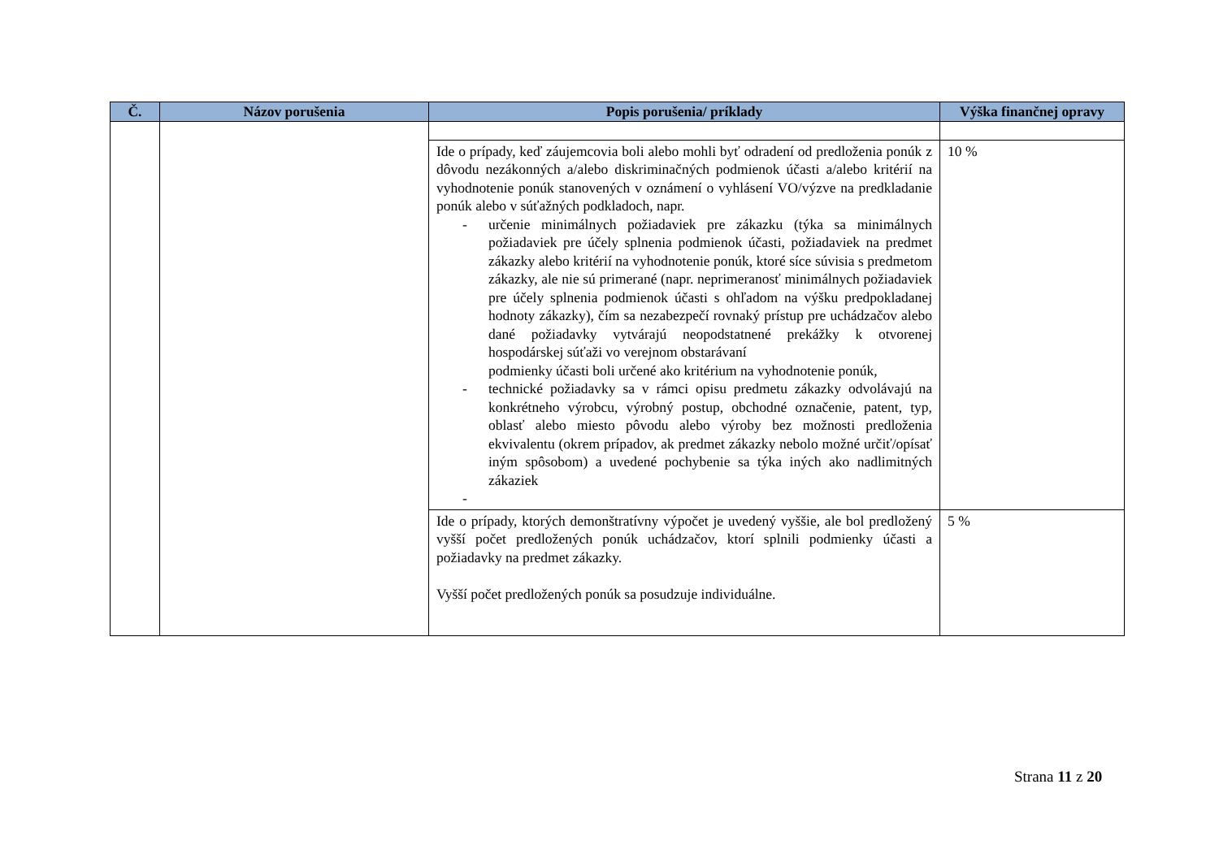| Č. | Názov porušenia | Popis porušenia/ príklady | Výška finančnej opravy |
| --- | --- | --- | --- |
| | | Ide o prípady, keď záujemcovia boli alebo mohli byť odradení od predloženia ponúk z dôvodu nezákonných a/alebo diskriminačných podmienok účasti a/alebo kritérií na vyhodnotenie ponúk stanovených v oznámení o vyhlásení VO/výzve na predkladanie ponúk alebo v súťažných podkladoch, napr. - určenie minimálnych požiadaviek pre zákazku (týka sa minimálnych požiadaviek pre účely splnenia podmienok účasti, požiadaviek na predmet zákazky alebo kritérií na vyhodnotenie ponúk, ktoré síce súvisia s predmetom zákazky, ale nie sú primerané (napr. neprimeranosť minimálnych požiadaviek pre účely splnenia podmienok účasti s ohľadom na výšku predpokladanej hodnoty zákazky), čím sa nezabezpečí rovnaký prístup pre uchádzačov alebo dané požiadavky vytvárajú neopodstatnené prekážky k otvorenej hospodárskej súťaži vo verejnom obstarávaní podmienky účasti boli určené ako kritérium na vyhodnotenie ponúk, - technické požiadavky sa v rámci opisu predmetu zákazky odvolávajú na konkrétneho výrobcu, výrobný postup, obchodné označenie, patent, typ, oblasť alebo miesto pôvodu alebo výroby bez možnosti predloženia ekvivalentu (okrem prípadov, ak predmet zákazky nebolo možné určiť/opísať iným spôsobom) a uvedené pochybenie sa týka iných ako nadlimitných zákaziek - | 10 % |
| | | Ide o prípady, ktorých demonštratívny výpočet je uvedený vyššie, ale bol predložený vyšší počet predložených ponúk uchádzačov, ktorí splnili podmienky účasti a požiadavky na predmet zákazky. Vyšší počet predložených ponúk sa posudzuje individuálne. | 5 % |
Strana 11 z 20